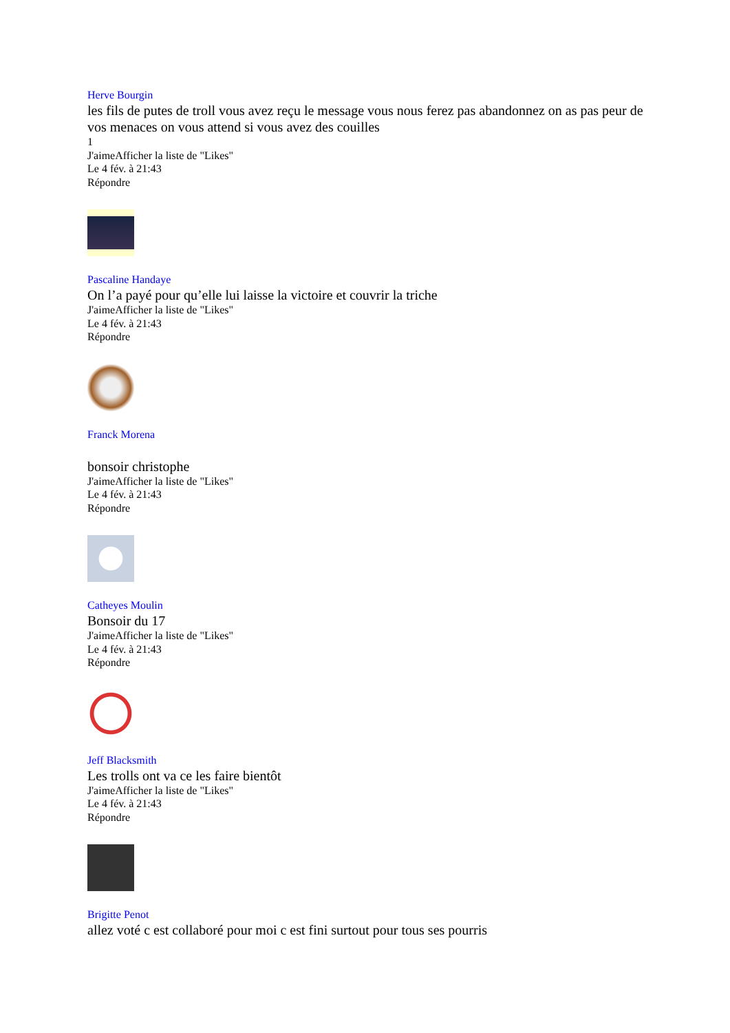Herve Bourgin
les fils de putes de troll vous avez reçu le message vous nous ferez pas abandonnez on as pas peur de vos menaces on vous attend si vous avez des couilles
1
J'aimeAfficher la liste de "Likes"
Le 4 fév. à 21:43
Répondre
Pascaline Handaye
On l’a payé pour qu’elle lui laisse la victoire et couvrir la triche
J'aimeAfficher la liste de "Likes"
Le 4 fév. à 21:43
Répondre
Franck Morena
bonsoir christophe
J'aimeAfficher la liste de "Likes"
Le 4 fév. à 21:43
Répondre
Catheyes Moulin
Bonsoir du 17
J'aimeAfficher la liste de "Likes"
Le 4 fév. à 21:43
Répondre
Jeff Blacksmith
Les trolls ont va ce les faire bientôt
J'aimeAfficher la liste de "Likes"
Le 4 fév. à 21:43
Répondre
Brigitte Penot
allez voté c est collaboré pour moi c est fini surtout pour tous ses pourris